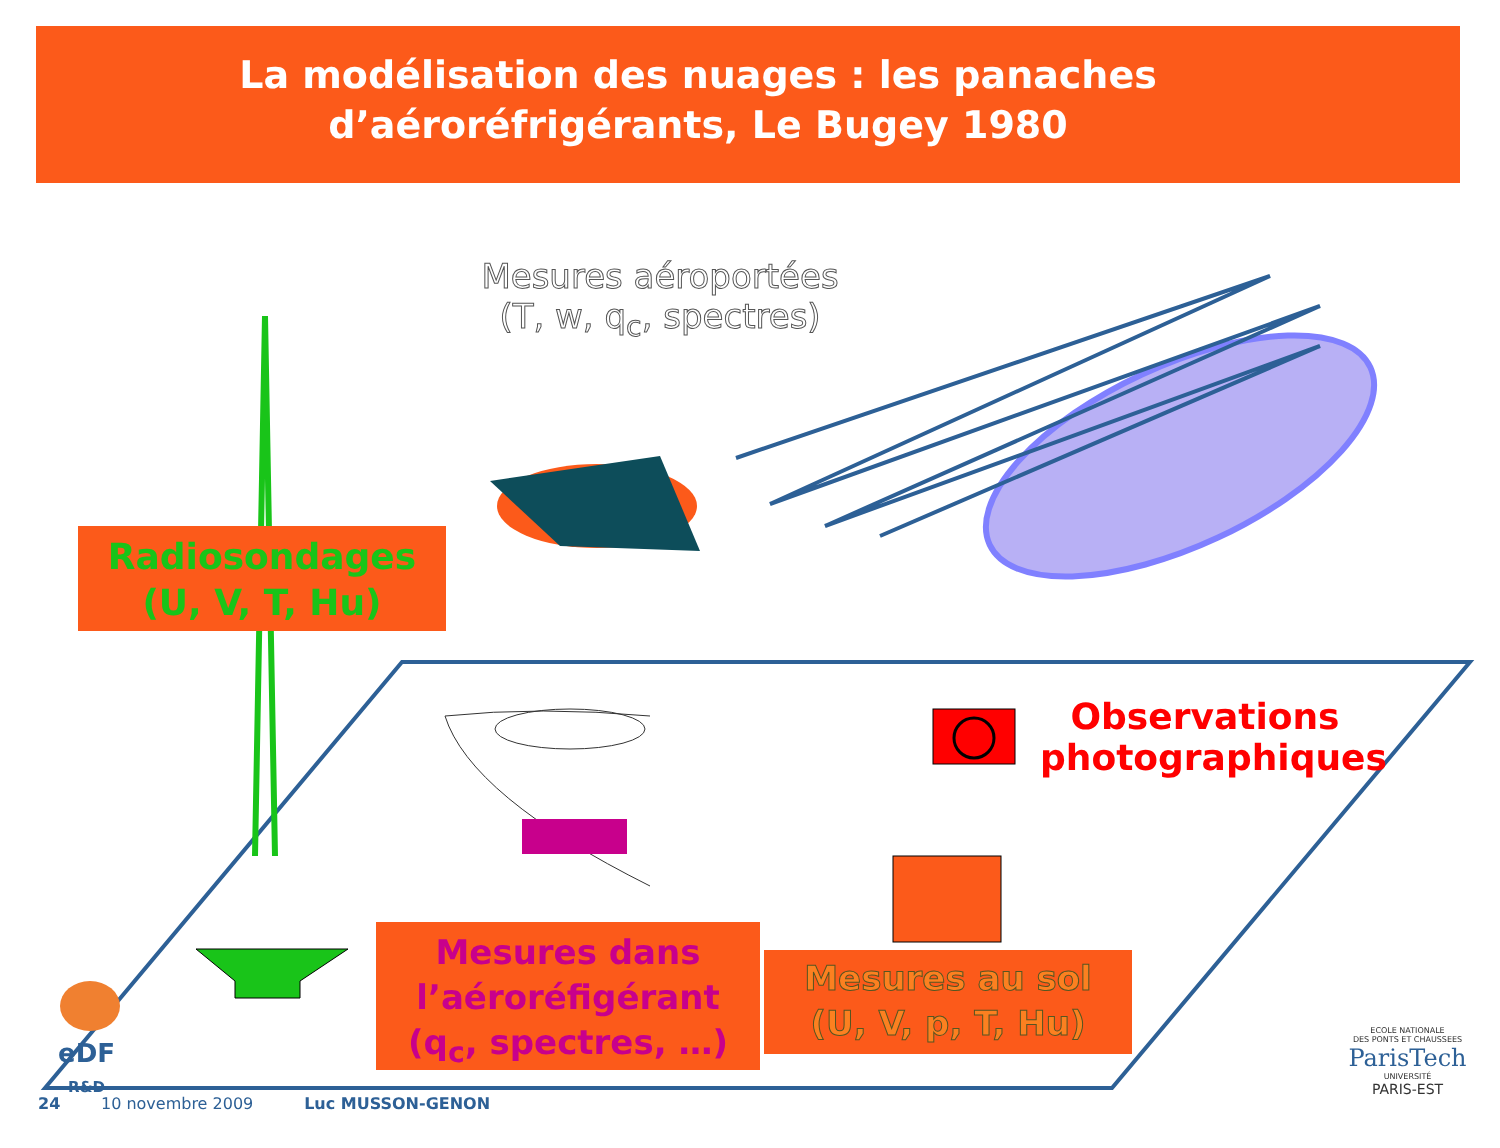La modélisation des nuages : les panaches
d’aéroréfrigérants, Le Bugey 1980
Mesures aéroportées
(T, w, q<sub>c</sub>, spectres)
Radiosondages
(U, V, T, Hu)
Observations photographiques
Mesures dans l’aéroréfigérant
(q<sub>c</sub>, spectres, …)
Mesures au sol
(U, V, p, T, Hu)
eDF
R&D
24 10 novembre 2009 Luc MUSSON-GENON
ECOLE NATIONALE
DES PONTS ET CHAUSSEES
ParisTech
UNIVERSITÉ
PARIS-EST